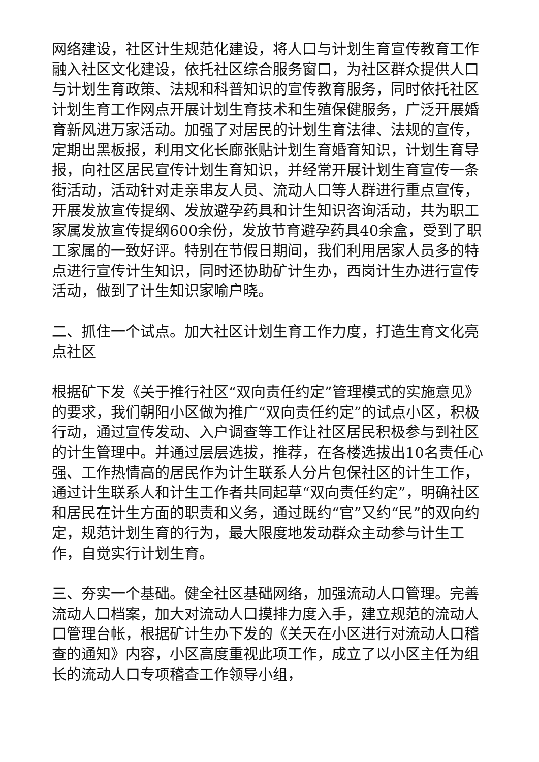网络建设，社区计生规范化建设，将人口与计划生育宣传教育工作融入社区文化建设，依托社区综合服务窗口，为社区群众提供人口与计划生育政策、法规和科普知识的宣传教育服务，同时依托社区计划生育工作网点开展计划生育技术和生殖保健服务，广泛开展婚育新风进万家活动。加强了对居民的计划生育法律、法规的宣传，定期出黑板报，利用文化长廊张贴计划生育婚育知识，计划生育导报，向社区居民宣传计划生育知识，并经常开展计划生育宣传一条街活动，活动针对走亲串友人员、流动人口等人群进行重点宣传，开展发放宣传提纲、发放避孕药具和计生知识咨询活动，共为职工家属发放宣传提纲600余份，发放节育避孕药具40余盒，受到了职工家属的一致好评。特别在节假日期间，我们利用居家人员多的特点进行宣传计生知识，同时还协助矿计生办，西岗计生办进行宣传活动，做到了计生知识家喻户晓。
二、抓住一个试点。加大社区计划生育工作力度，打造生育文化亮点社区
根据矿下发《关于推行社区“双向责任约定”管理模式的实施意见》的要求，我们朝阳小区做为推广“双向责任约定”的试点小区，积极行动，通过宣传发动、入户调查等工作让社区居民积极参与到社区的计生管理中。并通过层层选拔，推荐，在各楼选拔出10名责任心强、工作热情高的居民作为计生联系人分片包保社区的计生工作，通过计生联系人和计生工作者共同起草“双向责任约定”，明确社区和居民在计生方面的职责和义务，通过既约“官”又约“民”的双向约定，规范计划生育的行为，最大限度地发动群众主动参与计生工作，自觉实行计划生育。
三、夯实一个基础。健全社区基础网络，加强流动人口管理。完善流动人口档案，加大对流动人口摸排力度入手，建立规范的流动人口管理台帐，根据矿计生办下发的《关天在小区进行对流动人口稽查的通知》内容，小区高度重视此项工作，成立了以小区主任为组长的流动人口专项稽查工作领导小组，